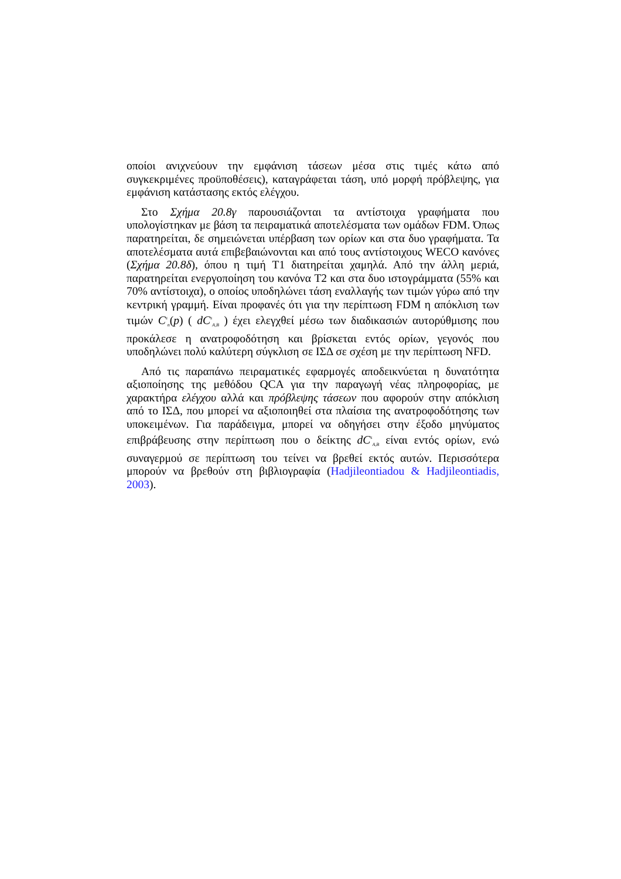οποίοι ανιχνεύουν την εμφάνιση τάσεων μέσα στις τιμές κάτω από συγκεκριμένες προϋποθέσεις), καταγράφεται τάση, υπό μορφή πρόβλεψης, για εμφάνιση κατάστασης εκτός ελέγχου.
Στο Σχήμα 20.8γ παρουσιάζονται τα αντίστοιχα γραφήματα που υπολογίστηκαν με βάση τα πειραματικά αποτελέσματα των ομάδων FDM. Όπως παρατηρείται, δε σημειώνεται υπέρβαση των ορίων και στα δυο γραφήματα. Τα αποτελέσματα αυτά επιβεβαιώνονται και από τους αντίστοιχους WECO κανόνες (Σχήμα 20.8δ), όπου η τιμή T1 διατηρείται χαμηλά. Από την άλλη μεριά, παρατηρείται ενεργοποίηση του κανόνα T2 και στα δυο ιστογράμματα (55% και 70% αντίστοιχα), ο οποίος υποδηλώνει τάση εναλλαγής των τιμών γύρω από την κεντρική γραμμή. Είναι προφανές ότι για την περίπτωση FDM η απόκλιση των τιμών C<sup>s</sup><sub>n</sub>(p) ( dC<sup>s</sup><sub>A,B</sub> ) έχει ελεγχθεί μέσω των διαδικασιών αυτορύθμισης που προκάλεσε η ανατροφοδότηση και βρίσκεται εντός ορίων, γεγονός που υποδηλώνει πολύ καλύτερη σύγκλιση σε ΙΣΔ σε σχέση με την περίπτωση NFD.
Από τις παραπάνω πειραματικές εφαρμογές αποδεικνύεται η δυνατότητα αξιοποίησης της μεθόδου QCA για την παραγωγή νέας πληροφορίας, με χαρακτήρα ελέγχου αλλά και πρόβλεψης τάσεων που αφορούν στην απόκλιση από το ΙΣΔ, που μπορεί να αξιοποιηθεί στα πλαίσια της ανατροφοδότησης των υποκειμένων. Για παράδειγμα, μπορεί να οδηγήσει στην έξοδο μηνύματος επιβράβευσης στην περίπτωση που ο δείκτης dC<sup>s</sup><sub>A,B</sub> είναι εντός ορίων, ενώ συναγερμού σε περίπτωση του τείνει να βρεθεί εκτός αυτών. Περισσότερα μπορούν να βρεθούν στη βιβλιογραφία (Hadjileontiadou & Hadjileontiadis, 2003).